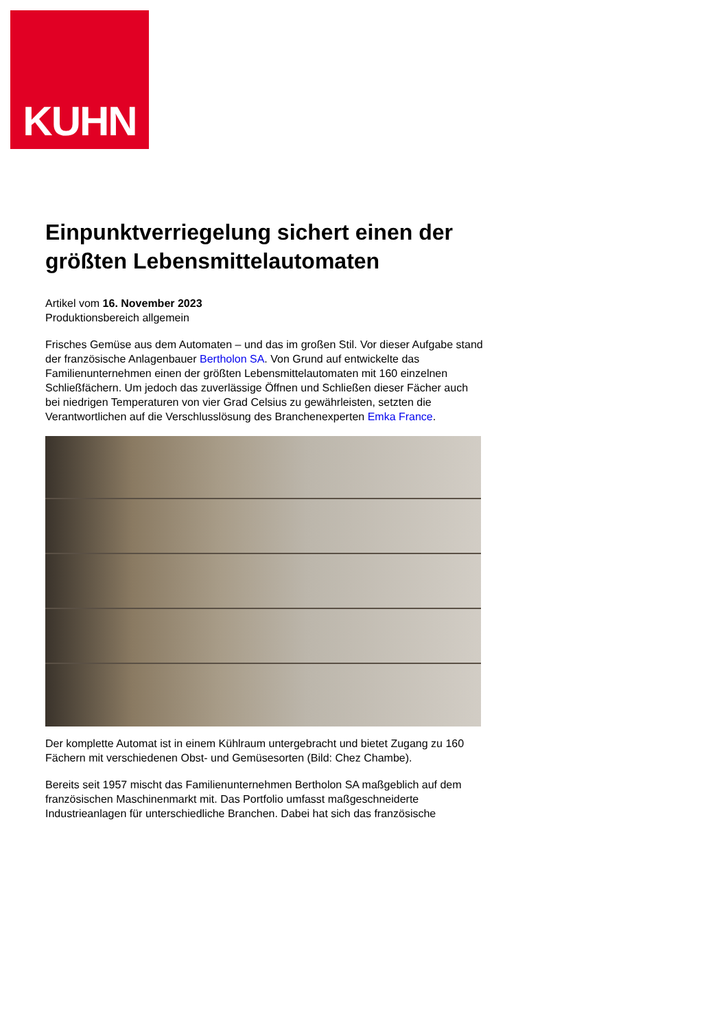KUHN
Einpunktverriegelung sichert einen der größten Lebensmittelautomaten
Artikel vom 16. November 2023
Produktionsbereich allgemein
Frisches Gemüse aus dem Automaten – und das im großen Stil. Vor dieser Aufgabe stand der französische Anlagenbauer Bertholon SA. Von Grund auf entwickelte das Familienunternehmen einen der größten Lebensmittelautomaten mit 160 einzelnen Schließfächern. Um jedoch das zuverlässige Öffnen und Schließen dieser Fächer auch bei niedrigen Temperaturen von vier Grad Celsius zu gewährleisten, setzten die Verantwortlichen auf die Verschlusslösung des Branchenexperten Emka France.
Der komplette Automat ist in einem Kühlraum untergebracht und bietet Zugang zu 160 Fächern mit verschiedenen Obst- und Gemüsesorten (Bild: Chez Chambe).
Bereits seit 1957 mischt das Familienunternehmen Bertholon SA maßgeblich auf dem französischen Maschinenmarkt mit. Das Portfolio umfasst maßgeschneiderte Industrieanlagen für unterschiedliche Branchen. Dabei hat sich das französische